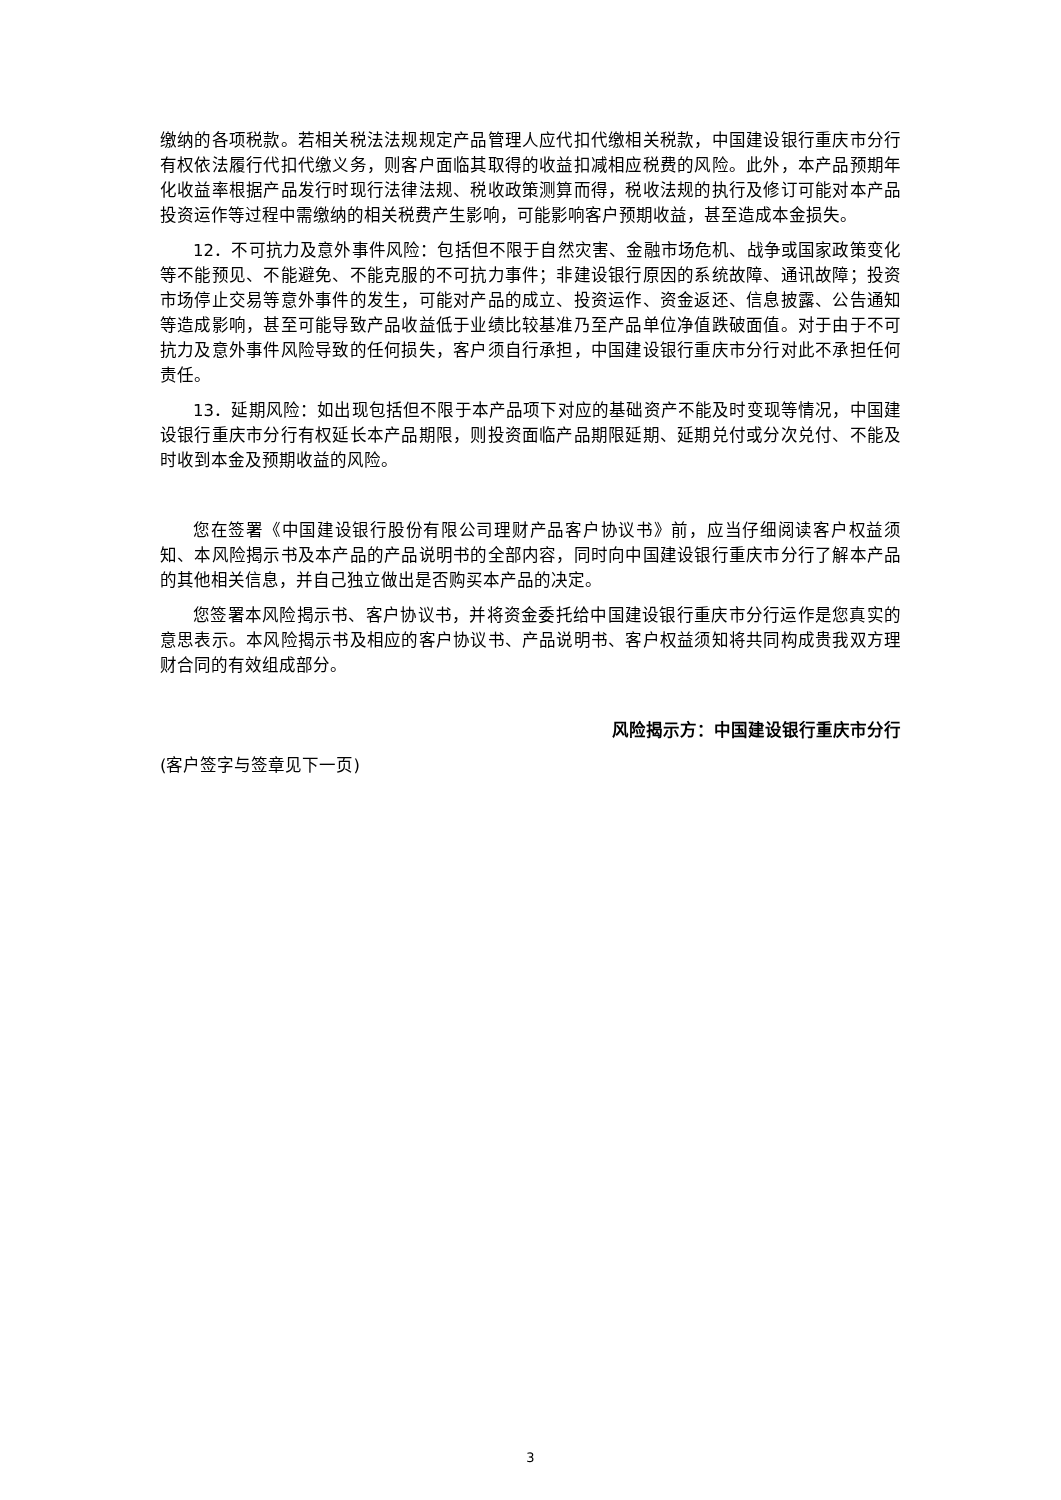缴纳的各项税款。若相关税法法规规定产品管理人应代扣代缴相关税款，中国建设银行重庆市分行有权依法履行代扣代缴义务，则客户面临其取得的收益扣减相应税费的风险。此外，本产品预期年化收益率根据产品发行时现行法律法规、税收政策测算而得，税收法规的执行及修订可能对本产品投资运作等过程中需缴纳的相关税费产生影响，可能影响客户预期收益，甚至造成本金损失。
12．不可抗力及意外事件风险：包括但不限于自然灾害、金融市场危机、战争或国家政策变化等不能预见、不能避免、不能克服的不可抗力事件；非建设银行原因的系统故障、通讯故障；投资市场停止交易等意外事件的发生，可能对产品的成立、投资运作、资金返还、信息披露、公告通知等造成影响，甚至可能导致产品收益低于业绩比较基准乃至产品单位净值跌破面值。对于由于不可抗力及意外事件风险导致的任何损失，客户须自行承担，中国建设银行重庆市分行对此不承担任何责任。
13．延期风险：如出现包括但不限于本产品项下对应的基础资产不能及时变现等情况，中国建设银行重庆市分行有权延长本产品期限，则投资面临产品期限延期、延期兑付或分次兑付、不能及时收到本金及预期收益的风险。
您在签署《中国建设银行股份有限公司理财产品客户协议书》前，应当仔细阅读客户权益须知、本风险揭示书及本产品的产品说明书的全部内容，同时向中国建设银行重庆市分行了解本产品的其他相关信息，并自己独立做出是否购买本产品的决定。
您签署本风险揭示书、客户协议书，并将资金委托给中国建设银行重庆市分行运作是您真实的意思表示。本风险揭示书及相应的客户协议书、产品说明书、客户权益须知将共同构成贵我双方理财合同的有效组成部分。
风险揭示方：中国建设银行重庆市分行
(客户签字与签章见下一页)
3